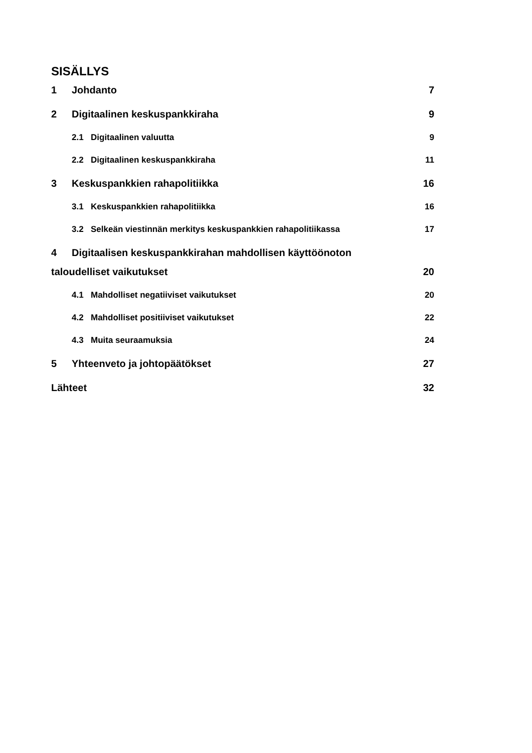SISÄLLYS
1 Johdanto 7
2 Digitaalinen keskuspankkiraha 9
2.1 Digitaalinen valuutta 9
2.2 Digitaalinen keskuspankkiraha 11
3 Keskuspankkien rahapolitiikka 16
3.1 Keskuspankkien rahapolitiikka 16
3.2 Selkeän viestinnän merkitys keskuspankkien rahapolitiikassa 17
4 Digitaalisen keskuspankkirahan mahdollisen käyttöönoton
taloudelliset vaikutukset 20
4.1 Mahdolliset negatiiviset vaikutukset 20
4.2 Mahdolliset positiiviset vaikutukset 22
4.3 Muita seuraamuksia 24
5 Yhteenveto ja johtopäätökset 27
Lähteet 32